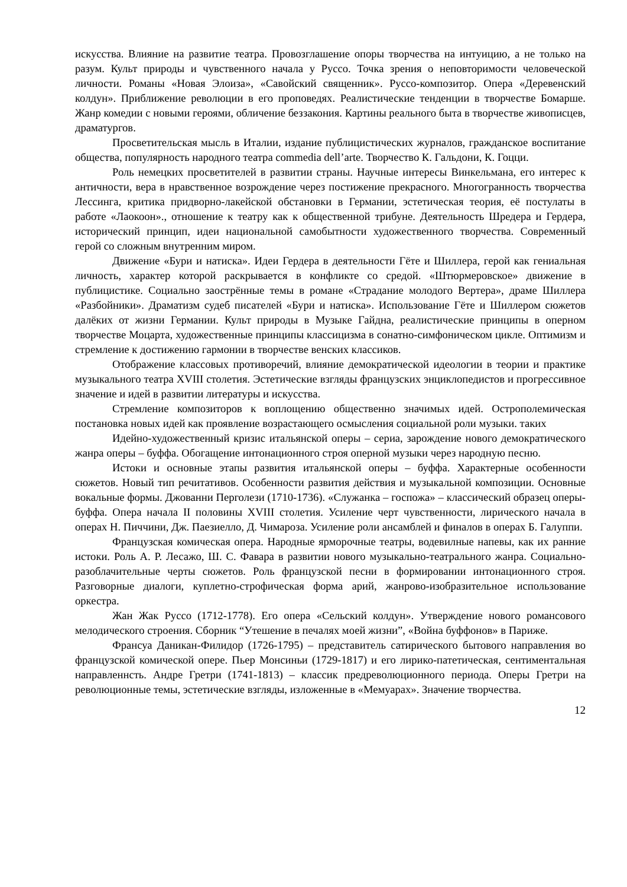искусства. Влияние на развитие театра. Провозглашение опоры творчества на интуицию, а не только на разум. Культ природы и чувственного начала у Руссо. Точка зрения о неповторимости человеческой личности. Романы «Новая Элоиза», «Савойский священник». Руссо-композитор. Опера «Деревенский колдун». Приближение революции в его проповедях. Реалистические тенденции в творчестве Бомарше. Жанр комедии с новыми героями, обличение беззакония. Картины реального быта в творчестве живописцев, драматургов.
Просветительская мысль в Италии, издание публицистических журналов, гражданское воспитание общества, популярность народного театра commedia dell’arte. Творчество К. Гальдони, К. Гоцци.
Роль немецких просветителей в развитии страны. Научные интересы Винкельмана, его интерес к античности, вера в нравственное возрождение через постижение прекрасного. Многогранность творчества Лессинга, критика придворно-лакейской обстановки в Германии, эстетическая теория, её постулаты в работе «Лаокоон»., отношение к театру как к общественной трибуне. Деятельность Шредера и Гердера, исторический принцип, идеи национальной самобытности художественного творчества. Современный герой со сложным внутренним миром.
Движение «Бури и натиска». Идеи Гердера в деятельности Гёте и Шиллера, герой как гениальная личность, характер которой раскрывается в конфликте со средой. «Штюрмеровское» движение в публицистике. Социально заострённые темы в романе «Страдание молодого Вертера», драме Шиллера «Разбойники». Драматизм судеб писателей «Бури и натиска». Использование Гёте и Шиллером сюжетов далёких от жизни Германии. Культ природы в Музыке Гайдна, реалистические принципы в оперном творчестве Моцарта, художественные принципы классицизма в сонатно-симфоническом цикле. Оптимизм и стремление к достижению гармонии в творчестве венских классиков.
Отображение классовых противоречий, влияние демократической идеологии в теории и практике музыкального театра XVIII столетия. Эстетические взгляды французских энциклопедистов и прогрессивное значение и идей в развитии литературы и искусства.
Стремление композиторов к воплощению общественно значимых идей. Острополемическая постановка новых идей как проявление возрастающего осмысления социальной роли музыки. таких
Идейно-художественный кризис итальянской оперы – сериа, зарождение нового демократического жанра оперы – буффа. Обогащение интонационного строя оперной музыки через народную песню.
Истоки и основные этапы развития итальянской оперы – буффа. Характерные особенности сюжетов. Новый тип речитативов. Особенности развития действия и музыкальной композиции. Основные вокальные формы. Джованни Перголези (1710-1736). «Служанка – госпожа» – классический образец оперы-буффа. Опера начала II половины XVIII столетия. Усиление черт чувственности, лирического начала в операх Н. Пиччини, Дж. Паезиелло, Д. Чимароза. Усиление роли ансамблей и финалов в операх Б. Галуппи.
Французская комическая опера. Народные ярморочные театры, водевилные напевы, как их ранние истоки. Роль А. Р. Лесажо, Ш. С. Фавара в развитии нового музыкально-театрального жанра. Социально-разоблачительные черты сюжетов. Роль французской песни в формировании интонационного строя. Разговорные диалоги, куплетно-строфическая форма арий, жанрово-изобразительное использование оркестра.
Жан Жак Руссо (1712-1778). Его опера «Сельский колдун». Утверждение нового романсового мелодического строения. Сборник “Утешение в печалях моей жизни”, «Война буффонов» в Париже.
Франсуа Даникан-Филидор (1726-1795) – представитель сатирического бытового направления во французской комической опере. Пьер Монсиньи (1729-1817) и его лирико-патетическая, сентиментальная направленнсть. Андре Гретри (1741-1813) – классик предреволюционного периода. Оперы Гретри на революционные темы, эстетические взгляды, изложенные в «Мемуарах». Значение творчества.
12